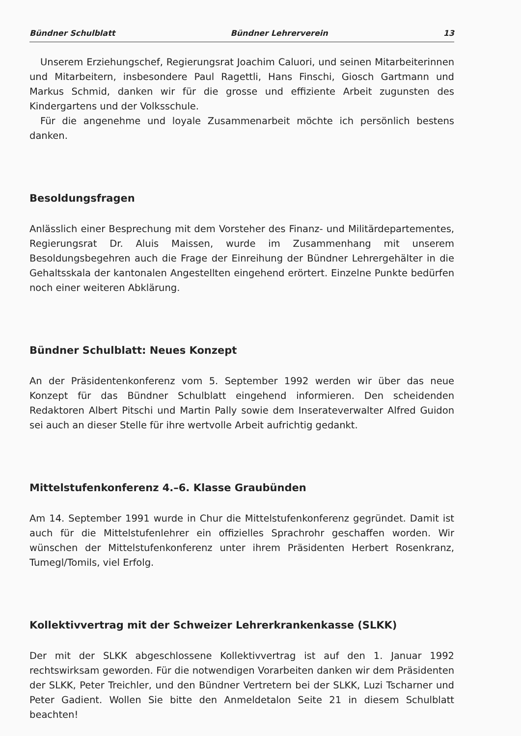Bündner Schulblatt Bündner Lehrerverein 13
Unserem Erziehungschef, Regierungsrat Joachim Caluori, und seinen Mitarbeiterinnen und Mitarbeitern, insbesondere Paul Ragettli, Hans Finschi, Giosch Gartmann und Markus Schmid, danken wir für die grosse und effiziente Arbeit zugunsten des Kindergartens und der Volksschule.
Für die angenehme und loyale Zusammenarbeit möchte ich persönlich bestens danken.
Besoldungsfragen
Anlässlich einer Besprechung mit dem Vorsteher des Finanz- und Militärdepartementes, Regierungsrat Dr. Aluis Maissen, wurde im Zusammenhang mit unserem Besoldungsbegehren auch die Frage der Einreihung der Bündner Lehrergehälter in die Gehaltsskala der kantonalen Angestellten eingehend erörtert. Einzelne Punkte bedürfen noch einer weiteren Abklärung.
Bündner Schulblatt: Neues Konzept
An der Präsidentenkonferenz vom 5. September 1992 werden wir über das neue Konzept für das Bündner Schulblatt eingehend informieren. Den scheidenden Redaktoren Albert Pitschi und Martin Pally sowie dem Inserateverwalter Alfred Guidon sei auch an dieser Stelle für ihre wertvolle Arbeit aufrichtig gedankt.
Mittelstufenkonferenz 4.–6. Klasse Graubünden
Am 14. September 1991 wurde in Chur die Mittelstufenkonferenz gegründet. Damit ist auch für die Mittelstufenlehrer ein offizielles Sprachrohr geschaffen worden. Wir wünschen der Mittelstufenkonferenz unter ihrem Präsidenten Herbert Rosenkranz, Tumegl/Tomils, viel Erfolg.
Kollektivvertrag mit der Schweizer Lehrerkrankenkasse (SLKK)
Der mit der SLKK abgeschlossene Kollektivvertrag ist auf den 1. Januar 1992 rechtswirksam geworden. Für die notwendigen Vorarbeiten danken wir dem Präsidenten der SLKK, Peter Treichler, und den Bündner Vertretern bei der SLKK, Luzi Tscharner und Peter Gadient. Wollen Sie bitte den Anmeldetalon Seite 21 in diesem Schulblatt beachten!